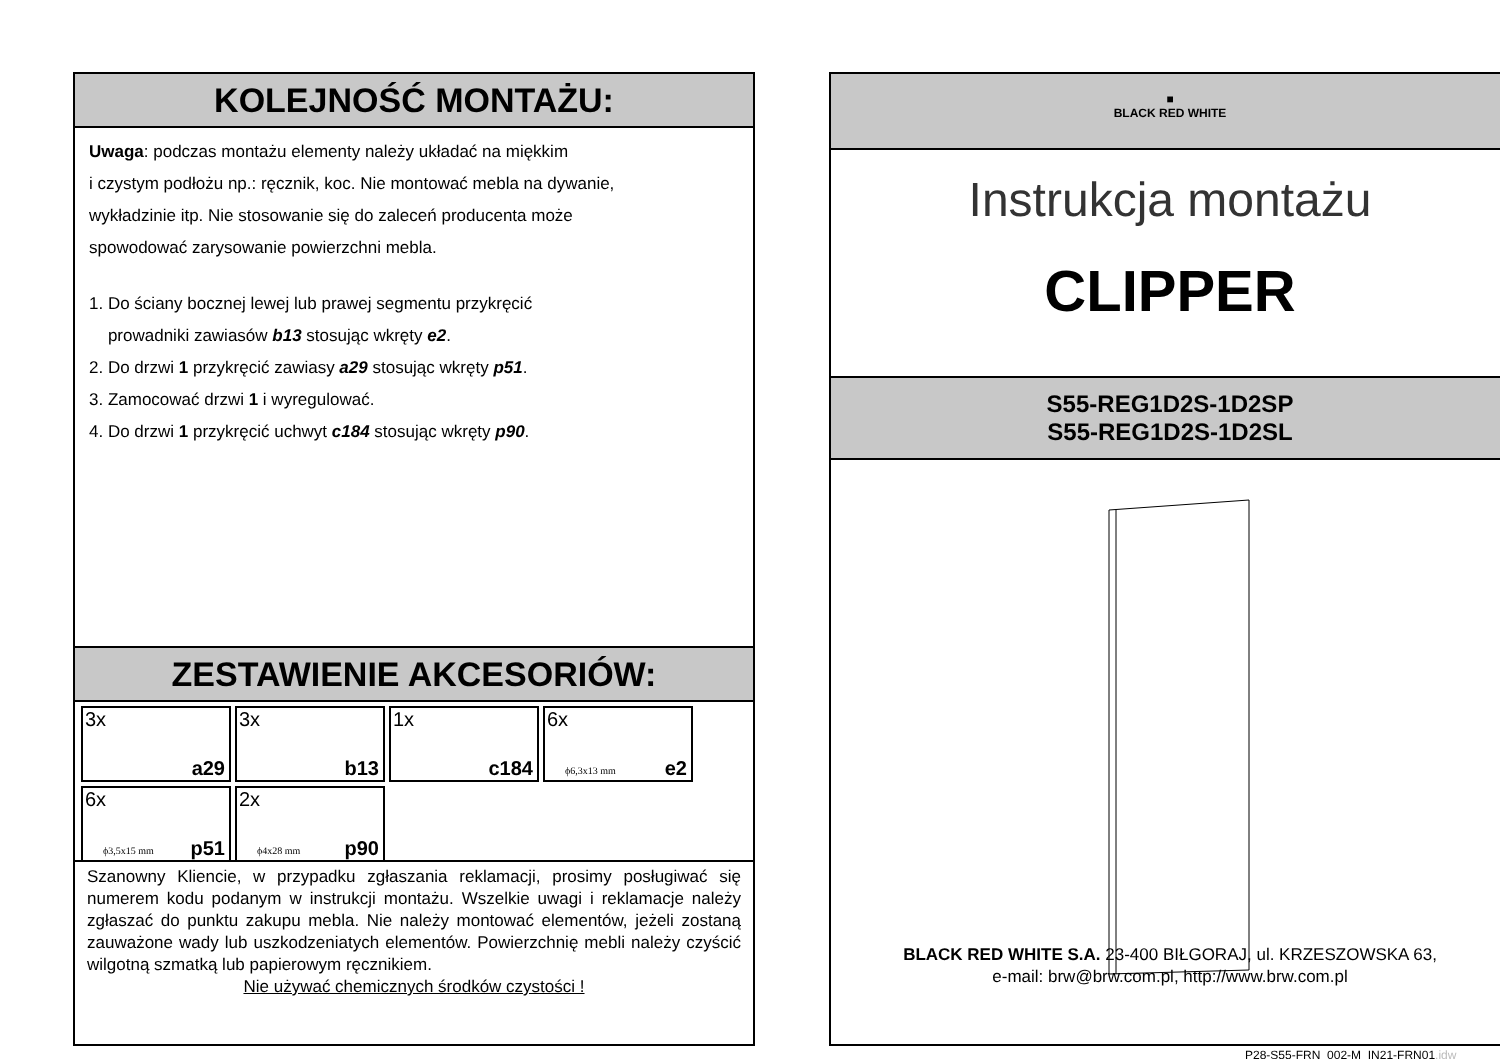KOLEJNOŚĆ MONTAŻU:
Uwaga: podczas montażu elementy należy układać na miękkim
i czystym podłożu np.: ręcznik, koc. Nie montować mebla na dywanie,
wykładzinie itp. Nie stosowanie się do zaleceń producenta może
spowodować zarysowanie powierzchni mebla.
1. Do ściany bocznej lewej lub prawej segmentu przykręcić
prowadniki zawiasów b13 stosując wkręty e2.
2. Do drzwi 1 przykręcić zawiasy a29 stosując wkręty p51.
3. Zamocować drzwi 1 i wyregulować.
4. Do drzwi 1 przykręcić uchwyt c184 stosując wkręty p90.
ZESTAWIENIE AKCESORIÓW:
3x
a29
3x
b13
1x
c184
6x
ϕ6,3x13 mm e2
6x
ϕ3,5x15 mm p51
2x
ϕ4x28 mm p90
Szanowny Kliencie, w przypadku zgłaszania reklamacji, prosimy posługiwać się numerem kodu podanym w instrukcji montażu. Wszelkie uwagi i reklamacje należy zgłaszać do punktu zakupu mebla. Nie należy montować elementów, jeżeli zostaną zauważone wady lub uszkodzeniatych elementów. Powierzchnię mebli należy czyścić wilgotną szmatką lub papierowym ręcznikiem.
Nie używać chemicznych środków czystości !
■
BLACK RED WHITE
Instrukcja montażu
CLIPPER
S55-REG1D2S-1D2SP
S55-REG1D2S-1D2SL
BLACK RED WHITE S.A. 23-400 BIŁGORAJ, ul. KRZESZOWSKA 63,
e-mail: brw@brw.com.pl, http://www.brw.com.pl
P28-S55-FRN_002-M_IN21-FRN01.idw